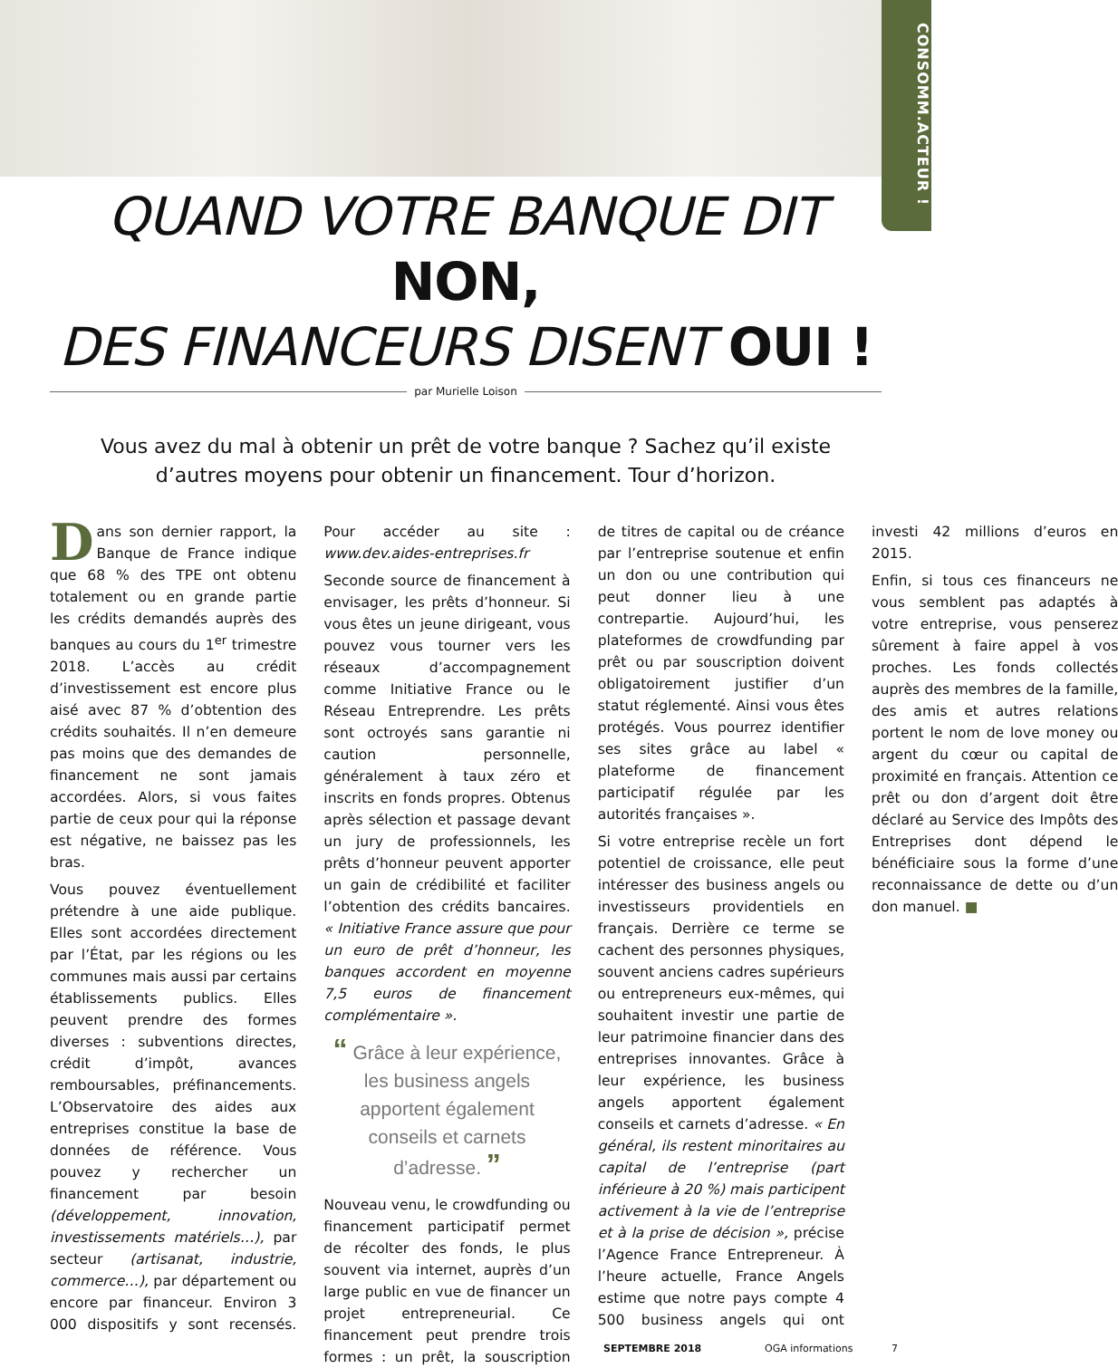CONSOMM.ACTEUR !
QUAND VOTRE BANQUE DIT NON,
DES FINANCEURS DISENT OUI !
par Murielle Loison
Vous avez du mal à obtenir un prêt de votre banque ? Sachez qu’il existe d’autres moyens pour obtenir un financement. Tour d’horizon.
Dans son dernier rapport, la Banque de France indique que 68 % des TPE ont obtenu totalement ou en grande partie les crédits demandés auprès des banques au cours du 1<sup>er</sup> trimestre 2018. L’accès au crédit d’investissement est encore plus aisé avec 87 % d’obtention des crédits souhaités. Il n’en demeure pas moins que des demandes de financement ne sont jamais accordées. Alors, si vous faites partie de ceux pour qui la réponse est négative, ne baissez pas les bras.
Vous pouvez éventuellement prétendre à une aide publique. Elles sont accordées directement par l’État, par les régions ou les communes mais aussi par certains établissements publics. Elles peuvent prendre des formes diverses : subventions directes, crédit d’impôt, avances remboursables, préfinancements. L’Observatoire des aides aux entreprises constitue la base de données de référence. Vous pouvez y rechercher un financement par besoin (développement, innovation, investissements matériels…), par secteur (artisanat, industrie, commerce…), par département ou encore par financeur. Environ 3 000 dispositifs y sont recensés. Pour accéder au site : www.dev.aides-entreprises.fr
Seconde source de financement à envisager, les prêts d’honneur. Si vous êtes un jeune dirigeant, vous pouvez vous tourner vers les réseaux d’accompagnement comme Initiative France ou le Réseau Entreprendre. Les prêts sont octroyés sans garantie ni caution personnelle, généralement à taux zéro et inscrits en fonds propres. Obtenus après sélection et passage devant un jury de professionnels, les prêts d’honneur peuvent apporter un gain de crédibilité et faciliter l’obtention des crédits bancaires. « Initiative France assure que pour un euro de prêt d’honneur, les banques accordent en moyenne 7,5 euros de financement complémentaire ».
“ Grâce à leur expérience, les business angels apportent également conseils et carnets d’adresse. ”
Nouveau venu, le crowdfunding ou financement participatif permet de récolter des fonds, le plus souvent via internet, auprès d’un large public en vue de financer un projet entrepreneurial. Ce financement peut prendre trois formes : un prêt, la souscription de titres de capital ou de créance par l’entreprise soutenue et enfin un don ou une contribution qui peut donner lieu à une contrepartie. Aujourd’hui, les plateformes de crowdfunding par prêt ou par souscription doivent obligatoirement justifier d’un statut réglementé. Ainsi vous êtes protégés. Vous pourrez identifier ses sites grâce au label « plateforme de financement participatif régulée par les autorités françaises ».
Si votre entreprise recèle un fort potentiel de croissance, elle peut intéresser des business angels ou investisseurs providentiels en français. Derrière ce terme se cachent des personnes physiques, souvent anciens cadres supérieurs ou entrepreneurs eux-mêmes, qui souhaitent investir une partie de leur patrimoine financier dans des entreprises innovantes. Grâce à leur expérience, les business angels apportent également conseils et carnets d’adresse. « En général, ils restent minoritaires au capital de l’entreprise (part inférieure à 20 %) mais participent activement à la vie de l’entreprise et à la prise de décision », précise l’Agence France Entrepreneur. À l’heure actuelle, France Angels estime que notre pays compte 4 500 business angels qui ont investi 42 millions d’euros en 2015.
Enfin, si tous ces financeurs ne vous semblent pas adaptés à votre entreprise, vous penserez sûrement à faire appel à vos proches. Les fonds collectés auprès des membres de la famille, des amis et autres relations portent le nom de love money ou argent du cœur ou capital de proximité en français. Attention ce prêt ou don d’argent doit être déclaré au Service des Impôts des Entreprises dont dépend le bénéficiaire sous la forme d’une reconnaissance de dette ou d’un don manuel. ■
SEPTEMBRE 2018 OGA informations 7